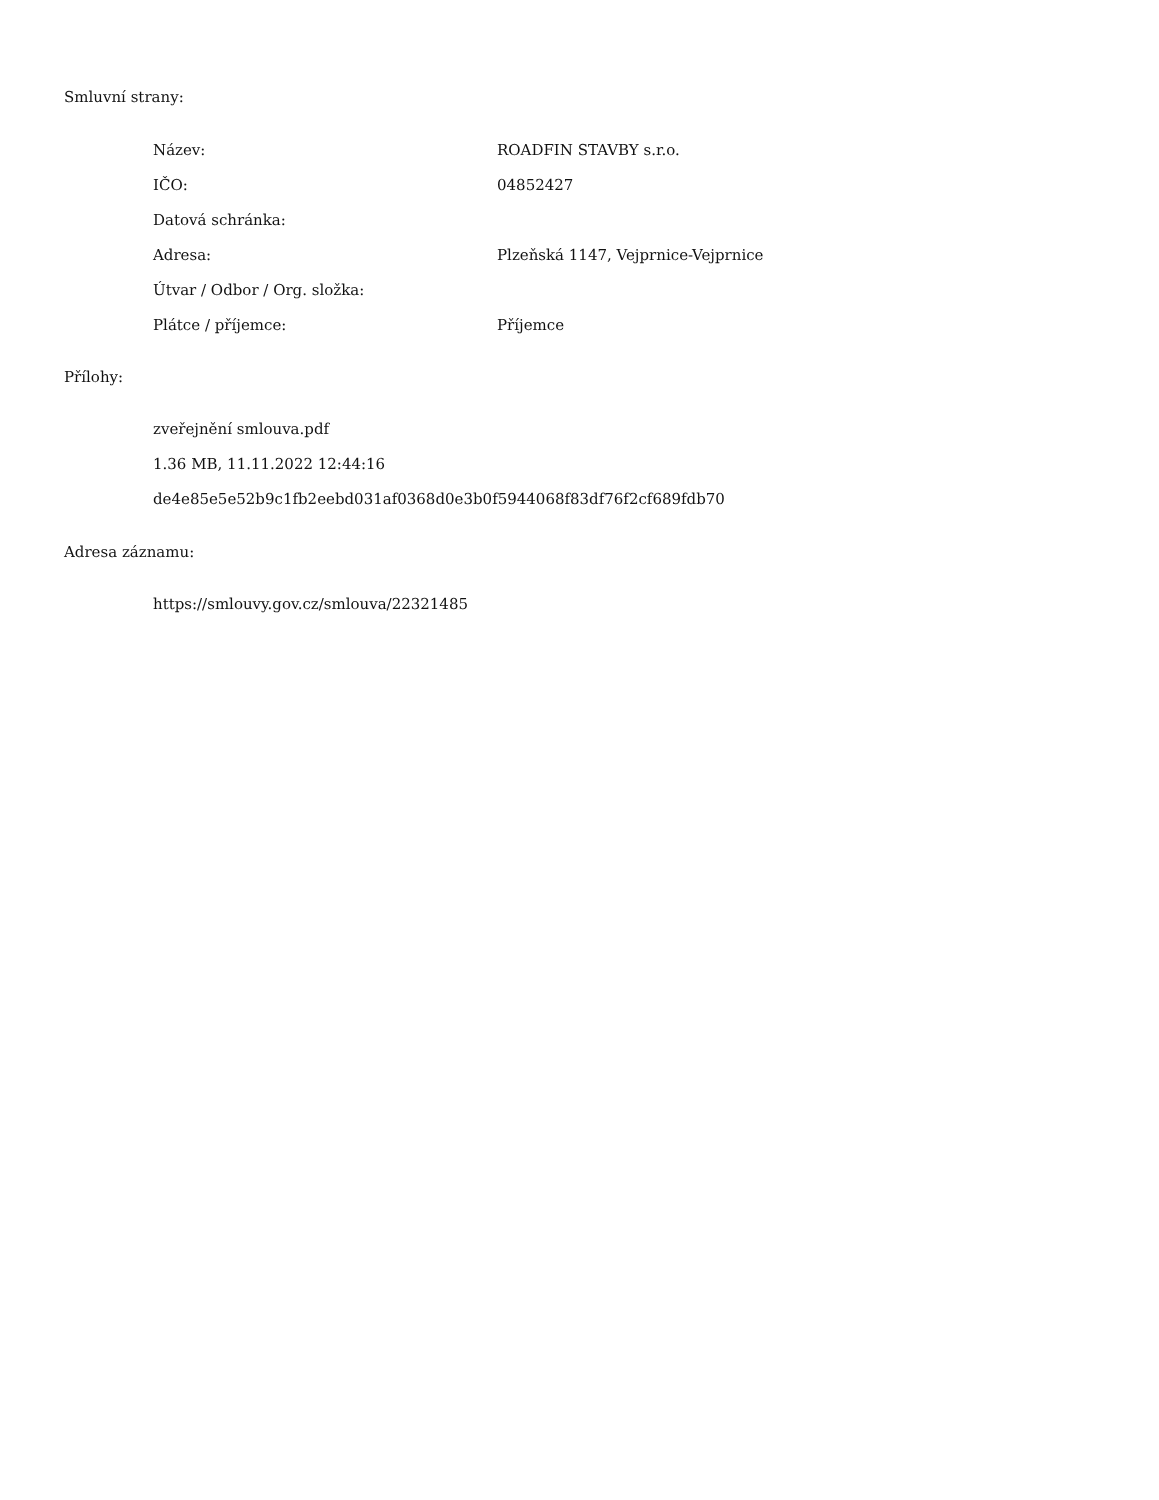Smluvní strany:
| Název: | ROADFIN STAVBY s.r.o. |
| IČO: | 04852427 |
| Datová schránka: | |
| Adresa: | Plzeňská 1147, Vejprnice-Vejprnice |
| Útvar / Odbor / Org. složka: | |
| Plátce / příjemce: | Příjemce |
Přílohy:
zveřejnění smlouva.pdf
1.36 MB, 11.11.2022 12:44:16
de4e85e5e52b9c1fb2eebd031af0368d0e3b0f5944068f83df76f2cf689fdb70
Adresa záznamu:
https://smlouvy.gov.cz/smlouva/22321485